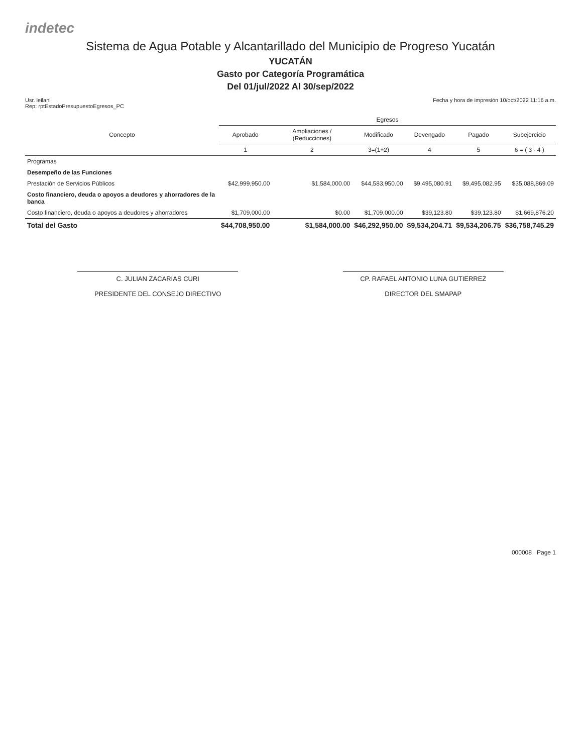indetec
Sistema de Agua Potable y Alcantarillado del Municipio de Progreso Yucatán
YUCATÁN
Gasto por Categoría Programática
Del 01/jul/2022 Al 30/sep/2022
Usr. leilani
Rep: rptEstadoPresupuestoEgresos_PC
Fecha y hora de impresión 10/oct/2022 11:16 a.m.
| Concepto | Egresos | | | | | |
| --- | --- | --- | --- | --- | --- | --- |
| | Aprobado | Ampliaciones / (Reducciones) | Modificado | Devengado | Pagado | Subejercicio |
| | 1 | 2 | 3=(1+2) | 4 | 5 | 6 = ( 3 - 4 ) |
| Programas | | | | | | |
| Desempeño de las Funciones | | | | | | |
| Prestación de Servicios Públicos | $42,999,950.00 | $1,584,000.00 | $44,583,950.00 | $9,495,080.91 | $9,495,082.95 | $35,088,869.09 |
| Costo financiero, deuda o apoyos a deudores y ahorradores de la banca | | | | | | |
| Costo financiero, deuda o apoyos a deudores y ahorradores | $1,709,000.00 | $0.00 | $1,709,000.00 | $39,123.80 | $39,123.80 | $1,669,876.20 |
| Total del Gasto | $44,708,950.00 | $1,584,000.00 | $46,292,950.00 | $9,534,204.71 | $9,534,206.75 | $36,758,745.29 |
C. JULIAN ZACARIAS CURI
PRESIDENTE DEL CONSEJO DIRECTIVO
CP. RAFAEL ANTONIO LUNA GUTIERREZ
DIRECTOR DEL SMAPAP
000008 Page 1